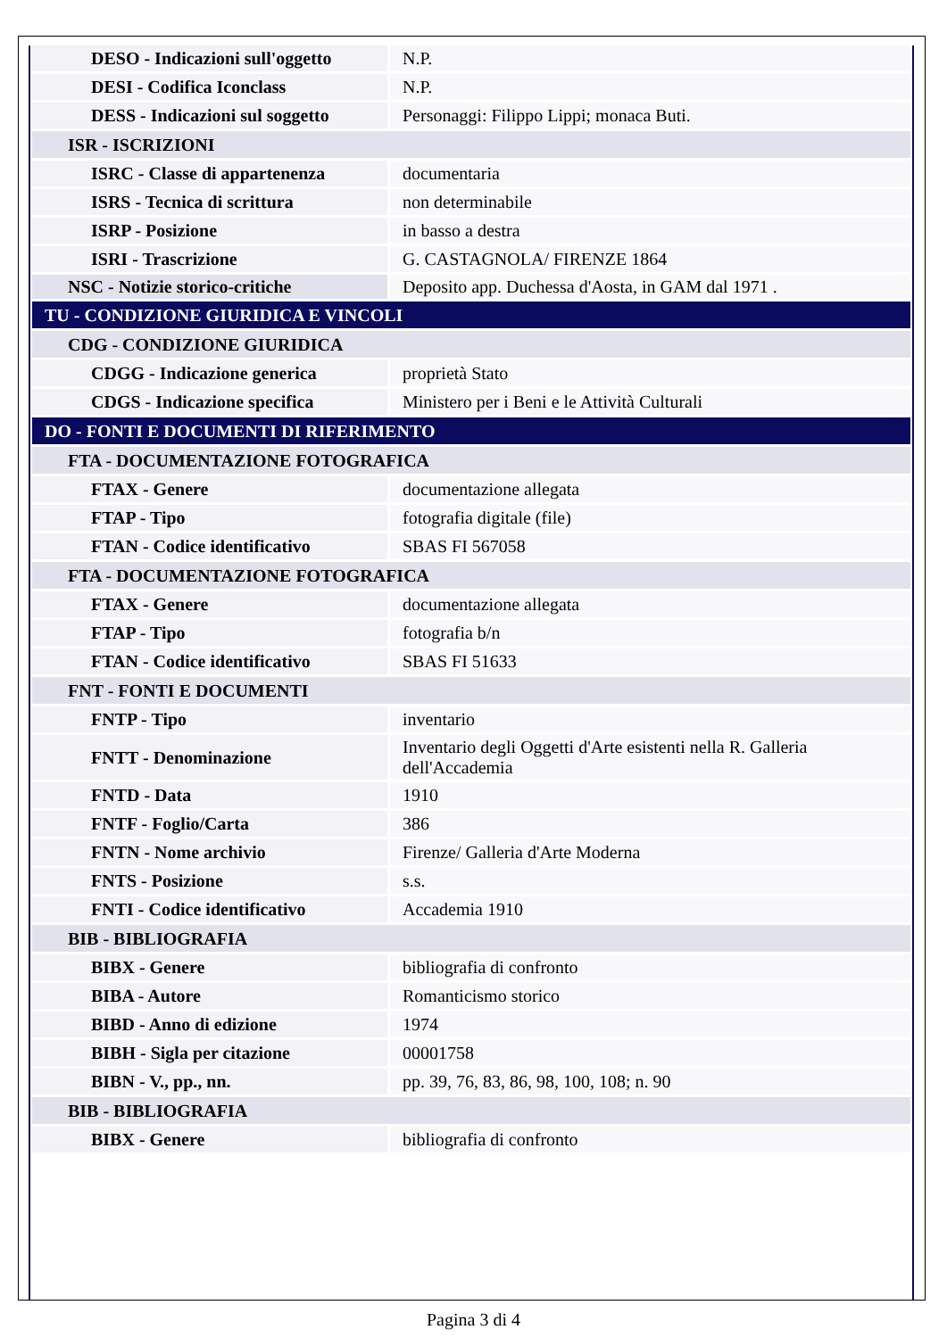| DESO - Indicazioni sull'oggetto | N.P. |
| DESI - Codifica Iconclass | N.P. |
| DESS - Indicazioni sul soggetto | Personaggi: Filippo Lippi; monaca Buti. |
| ISR - ISCRIZIONI | |
| ISRC - Classe di appartenenza | documentaria |
| ISRS - Tecnica di scrittura | non determinabile |
| ISRP - Posizione | in basso a destra |
| ISRI - Trascrizione | G. CASTAGNOLA/ FIRENZE 1864 |
| NSC - Notizie storico-critiche | Deposito app. Duchessa d'Aosta, in GAM dal 1971 . |
| TU - CONDIZIONE GIURIDICA E VINCOLI | |
| CDG - CONDIZIONE GIURIDICA | |
| CDGG - Indicazione generica | proprietà Stato |
| CDGS - Indicazione specifica | Ministero per i Beni e le Attività Culturali |
| DO - FONTI E DOCUMENTI DI RIFERIMENTO | |
| FTA - DOCUMENTAZIONE FOTOGRAFICA | |
| FTAX - Genere | documentazione allegata |
| FTAP - Tipo | fotografia digitale (file) |
| FTAN - Codice identificativo | SBAS FI 567058 |
| FTA - DOCUMENTAZIONE FOTOGRAFICA | |
| FTAX - Genere | documentazione allegata |
| FTAP - Tipo | fotografia b/n |
| FTAN - Codice identificativo | SBAS FI 51633 |
| FNT - FONTI E DOCUMENTI | |
| FNTP - Tipo | inventario |
| FNTT - Denominazione | Inventario degli Oggetti d'Arte esistenti nella R. Galleria dell'Accademia |
| FNTD - Data | 1910 |
| FNTF - Foglio/Carta | 386 |
| FNTN - Nome archivio | Firenze/ Galleria d'Arte Moderna |
| FNTS - Posizione | s.s. |
| FNTI - Codice identificativo | Accademia 1910 |
| BIB - BIBLIOGRAFIA | |
| BIBX - Genere | bibliografia di confronto |
| BIBA - Autore | Romanticismo storico |
| BIBD - Anno di edizione | 1974 |
| BIBH - Sigla per citazione | 00001758 |
| BIBN - V., pp., nn. | pp. 39, 76, 83, 86, 98, 100, 108; n. 90 |
| BIB - BIBLIOGRAFIA | |
| BIBX - Genere | bibliografia di confronto |
Pagina 3 di 4